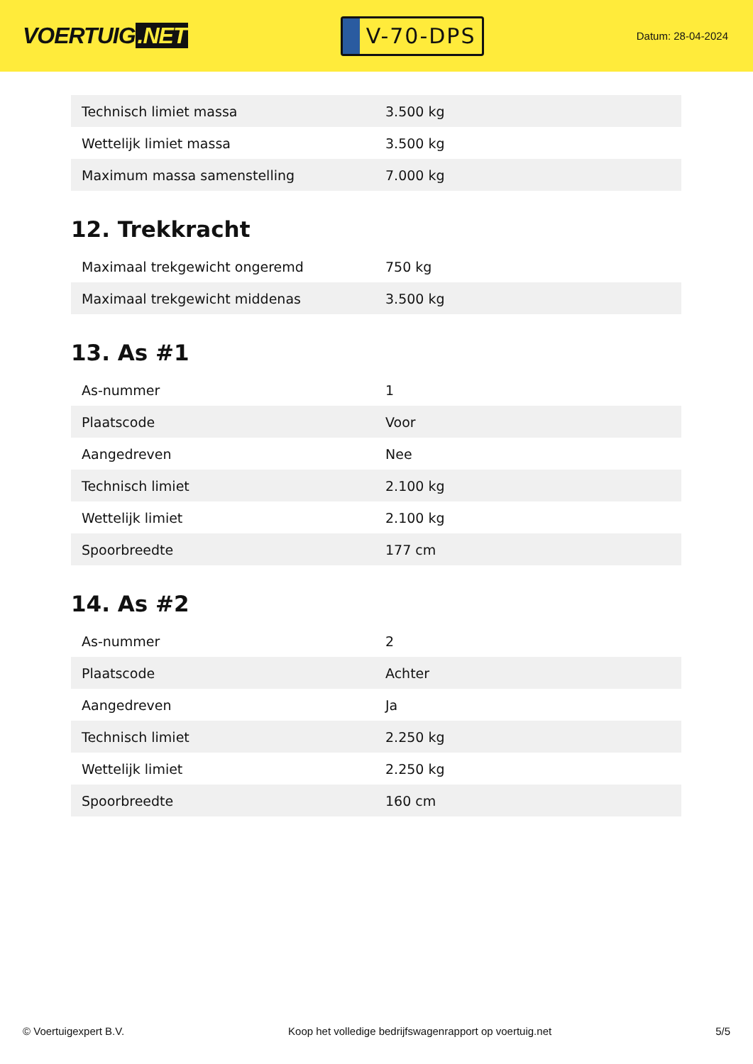VOERTUIG.NET
V-70-DPS
Datum: 28-04-2024
| Technisch limiet massa | 3.500 kg |
| Wettelijk limiet massa | 3.500 kg |
| Maximum massa samenstelling | 7.000 kg |
12. Trekkracht
| Maximaal trekgewicht ongeremd | 750 kg |
| Maximaal trekgewicht middenas | 3.500 kg |
13. As #1
| As-nummer | 1 |
| Plaatscode | Voor |
| Aangedreven | Nee |
| Technisch limiet | 2.100 kg |
| Wettelijk limiet | 2.100 kg |
| Spoorbreedte | 177 cm |
14. As #2
| As-nummer | 2 |
| Plaatscode | Achter |
| Aangedreven | Ja |
| Technisch limiet | 2.250 kg |
| Wettelijk limiet | 2.250 kg |
| Spoorbreedte | 160 cm |
© Voertuigexpert B.V. Koop het volledige bedrijfswagenrapport op voertuig.net 5/5